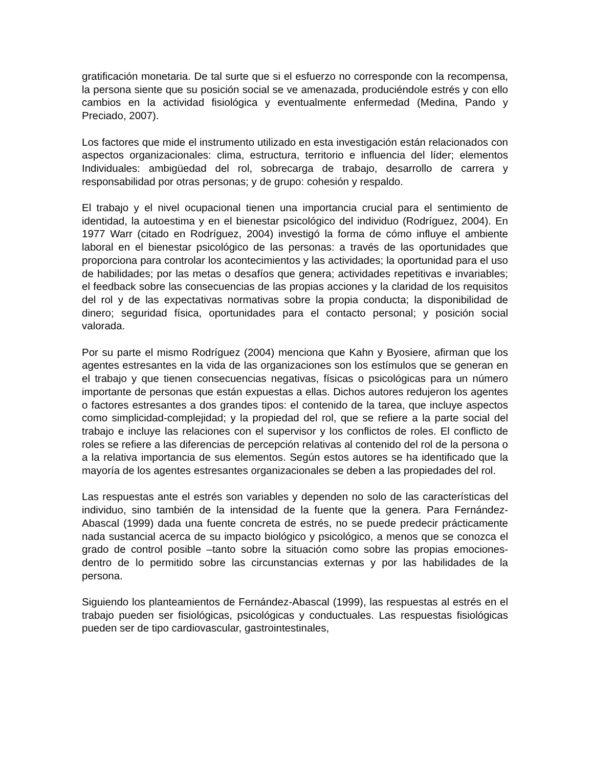gratificación monetaria. De tal surte que si el esfuerzo no corresponde con la recompensa, la persona siente que su posición social se ve amenazada, produciéndole estrés y con ello cambios en la actividad fisiológica y eventualmente enfermedad (Medina, Pando y Preciado, 2007).
Los factores que mide el instrumento utilizado en esta investigación están relacionados con aspectos organizacionales: clima, estructura, territorio e influencia del líder; elementos Individuales: ambigüedad del rol, sobrecarga de trabajo, desarrollo de carrera y responsabilidad por otras personas; y de grupo: cohesión y respaldo.
El trabajo y el nivel ocupacional tienen una importancia crucial para el sentimiento de identidad, la autoestima y en el bienestar psicológico del individuo (Rodríguez, 2004). En 1977 Warr (citado en Rodríguez, 2004) investigó la forma de cómo influye el ambiente laboral en el bienestar psicológico de las personas: a través de las oportunidades que proporciona para controlar los acontecimientos y las actividades; la oportunidad para el uso de habilidades; por las metas o desafíos que genera; actividades repetitivas e invariables; el feedback sobre las consecuencias de las propias acciones y la claridad de los requisitos del rol y de las expectativas normativas sobre la propia conducta; la disponibilidad de dinero; seguridad física, oportunidades para el contacto personal; y posición social valorada.
Por su parte el mismo Rodríguez (2004) menciona que Kahn y Byosiere, afirman que los agentes estresantes en la vida de las organizaciones son los estímulos que se generan en el trabajo y que tienen consecuencias negativas, físicas o psicológicas para un número importante de personas que están expuestas a ellas. Dichos autores redujeron los agentes o factores estresantes a dos grandes tipos: el contenido de la tarea, que incluye aspectos como simplicidad-complejidad; y la propiedad del rol, que se refiere a la parte social del trabajo e incluye las relaciones con el supervisor y los conflictos de roles. El conflicto de roles se refiere a las diferencias de percepción relativas al contenido del rol de la persona o a la relativa importancia de sus elementos. Según estos autores se ha identificado que la mayoría de los agentes estresantes organizacionales se deben a las propiedades del rol.
Las respuestas ante el estrés son variables y dependen no solo de las características del individuo, sino también de la intensidad de la fuente que la genera. Para Fernández-Abascal (1999) dada una fuente concreta de estrés, no se puede predecir prácticamente nada sustancial acerca de su impacto biológico y psicológico, a menos que se conozca el grado de control posible –tanto sobre la situación como sobre las propias emociones- dentro de lo permitido sobre las circunstancias externas y por las habilidades de la persona.
Siguiendo los planteamientos de Fernández-Abascal (1999), las respuestas al estrés en el trabajo pueden ser fisiológicas, psicológicas y conductuales. Las respuestas fisiológicas pueden ser de tipo cardiovascular, gastrointestinales,